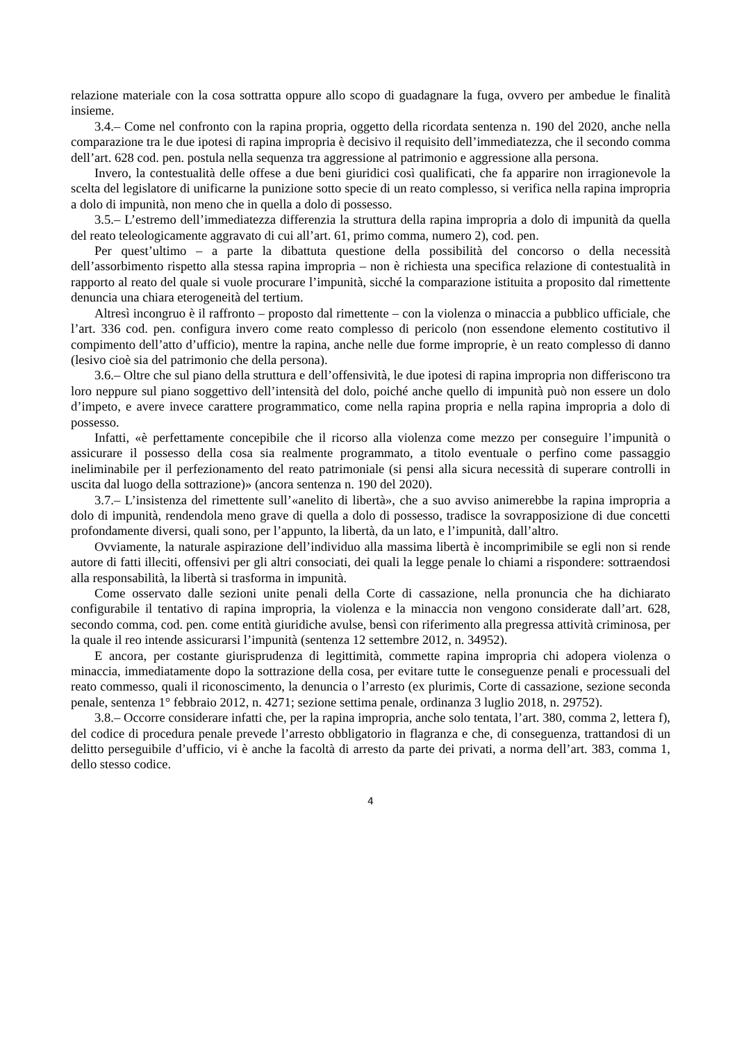relazione materiale con la cosa sottratta oppure allo scopo di guadagnare la fuga, ovvero per ambedue le finalità insieme.
3.4.– Come nel confronto con la rapina propria, oggetto della ricordata sentenza n. 190 del 2020, anche nella comparazione tra le due ipotesi di rapina impropria è decisivo il requisito dell’immediatezza, che il secondo comma dell’art. 628 cod. pen. postula nella sequenza tra aggressione al patrimonio e aggressione alla persona.
Invero, la contestualità delle offese a due beni giuridici così qualificati, che fa apparire non irragionevole la scelta del legislatore di unificarne la punizione sotto specie di un reato complesso, si verifica nella rapina impropria a dolo di impunità, non meno che in quella a dolo di possesso.
3.5.– L’estremo dell’immediatezza differenzia la struttura della rapina impropria a dolo di impunità da quella del reato teleologicamente aggravato di cui all’art. 61, primo comma, numero 2), cod. pen.
Per quest’ultimo – a parte la dibattuta questione della possibilità del concorso o della necessità dell’assorbimento rispetto alla stessa rapina impropria – non è richiesta una specifica relazione di contestualità in rapporto al reato del quale si vuole procurare l’impunità, sicché la comparazione istituita a proposito dal rimettente denuncia una chiara eterogeneità del tertium.
Altresì incongruo è il raffronto – proposto dal rimettente – con la violenza o minaccia a pubblico ufficiale, che l’art. 336 cod. pen. configura invero come reato complesso di pericolo (non essendone elemento costitutivo il compimento dell’atto d’ufficio), mentre la rapina, anche nelle due forme improprie, è un reato complesso di danno (lesivo cioè sia del patrimonio che della persona).
3.6.– Oltre che sul piano della struttura e dell’offensività, le due ipotesi di rapina impropria non differiscono tra loro neppure sul piano soggettivo dell’intensità del dolo, poiché anche quello di impunità può non essere un dolo d’impeto, e avere invece carattere programmatico, come nella rapina propria e nella rapina impropria a dolo di possesso.
Infatti, «è perfettamente concepibile che il ricorso alla violenza come mezzo per conseguire l’impunità o assicurare il possesso della cosa sia realmente programmato, a titolo eventuale o perfino come passaggio ineliminabile per il perfezionamento del reato patrimoniale (si pensi alla sicura necessità di superare controlli in uscita dal luogo della sottrazione)» (ancora sentenza n. 190 del 2020).
3.7.– L’insistenza del rimettente sull’«anelito di libertà», che a suo avviso animerebbe la rapina impropria a dolo di impunità, rendendola meno grave di quella a dolo di possesso, tradisce la sovrapposizione di due concetti profondamente diversi, quali sono, per l’appunto, la libertà, da un lato, e l’impunità, dall’altro.
Ovviamente, la naturale aspirazione dell’individuo alla massima libertà è incomprimibile se egli non si rende autore di fatti illeciti, offensivi per gli altri consociati, dei quali la legge penale lo chiami a rispondere: sottraendosi alla responsabilità, la libertà si trasforma in impunità.
Come osservato dalle sezioni unite penali della Corte di cassazione, nella pronuncia che ha dichiarato configurabile il tentativo di rapina impropria, la violenza e la minaccia non vengono considerate dall’art. 628, secondo comma, cod. pen. come entità giuridiche avulse, bensì con riferimento alla pregressa attività criminosa, per la quale il reo intende assicurarsi l’impunità (sentenza 12 settembre 2012, n. 34952).
E ancora, per costante giurisprudenza di legittimità, commette rapina impropria chi adopera violenza o minaccia, immediatamente dopo la sottrazione della cosa, per evitare tutte le conseguenze penali e processuali del reato commesso, quali il riconoscimento, la denuncia o l’arresto (ex plurimis, Corte di cassazione, sezione seconda penale, sentenza 1° febbraio 2012, n. 4271; sezione settima penale, ordinanza 3 luglio 2018, n. 29752).
3.8.– Occorre considerare infatti che, per la rapina impropria, anche solo tentata, l’art. 380, comma 2, lettera f), del codice di procedura penale prevede l’arresto obbligatorio in flagranza e che, di conseguenza, trattandosi di un delitto perseguibile d’ufficio, vi è anche la facoltà di arresto da parte dei privati, a norma dell’art. 383, comma 1, dello stesso codice.
4